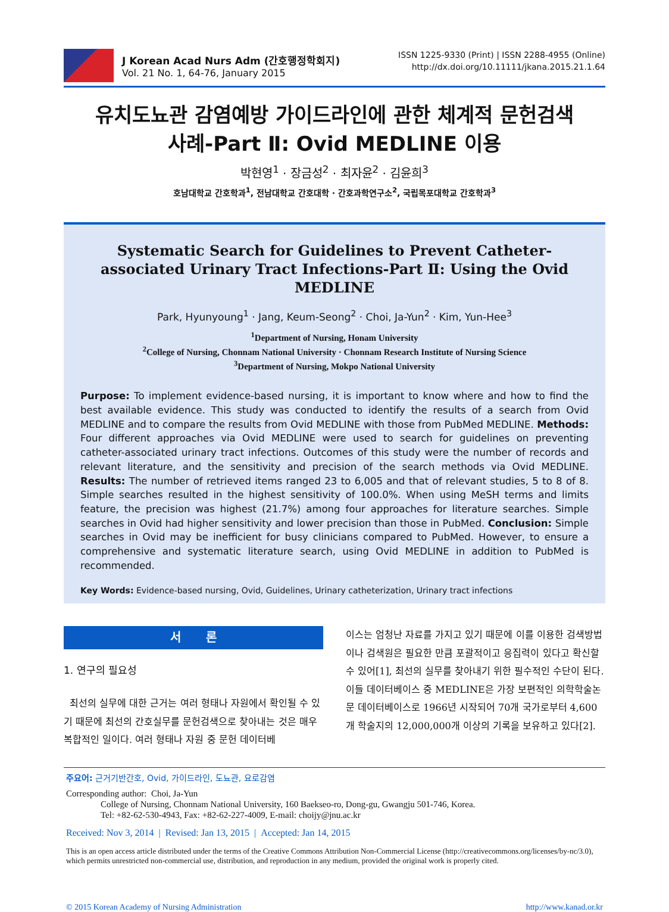J Korean Acad Nurs Adm (간호행정학회지)
Vol. 21 No. 1, 64-76, January 2015
ISSN 1225-9330 (Print) | ISSN 2288-4955 (Online)
http://dx.doi.org/10.11111/jkana.2015.21.1.64
유치도뇨관 감염예방 가이드라인에 관한 체계적 문헌검색
사례-Part Ⅱ: Ovid MEDLINE 이용
박현영<sup>1</sup> · 장금성<sup>2</sup> · 최자윤<sup>2</sup> · 김윤희<sup>3</sup>
호남대학교 간호학과<sup>1</sup>, 전남대학교 간호대학 · 간호과학연구소<sup>2</sup>, 국립목포대학교 간호학과<sup>3</sup>
Systematic Search for Guidelines to Prevent Catheter-associated Urinary Tract Infections-Part Ⅱ: Using the Ovid MEDLINE
Park, Hyunyoung<sup>1</sup> · Jang, Keum-Seong<sup>2</sup> · Choi, Ja-Yun<sup>2</sup> · Kim, Yun-Hee<sup>3</sup>
<sup>1</sup> Department of Nursing, Honam University
<sup>2</sup> College of Nursing, Chonnam National University · Chonnam Research Institute of Nursing Science
<sup>3</sup> Department of Nursing, Mokpo National University
Purpose: To implement evidence-based nursing, it is important to know where and how to find the best available evidence. This study was conducted to identify the results of a search from Ovid MEDLINE and to compare the results from Ovid MEDLINE with those from PubMed MEDLINE. Methods: Four different approaches via Ovid MEDLINE were used to search for guidelines on preventing catheter-associated urinary tract infections. Outcomes of this study were the number of records and relevant literature, and the sensitivity and precision of the search methods via Ovid MEDLINE. Results: The number of retrieved items ranged 23 to 6,005 and that of relevant studies, 5 to 8 of 8. Simple searches resulted in the highest sensitivity of 100.0%. When using MeSH terms and limits feature, the precision was highest (21.7%) among four approaches for literature searches. Simple searches in Ovid had higher sensitivity and lower precision than those in PubMed. Conclusion: Simple searches in Ovid may be inefficient for busy clinicians compared to PubMed. However, to ensure a comprehensive and systematic literature search, using Ovid MEDLINE in addition to PubMed is recommended.
Key Words: Evidence-based nursing, Ovid, Guidelines, Urinary catheterization, Urinary tract infections
서 론
1. 연구의 필요성
최선의 실무에 대한 근거는 여러 형태나 자원에서 확인될 수 있기 때문에 최선의 간호실무를 문헌검색으로 찾아내는 것은 매우 복합적인 일이다. 여러 형태나 자원 중 문헌 데이터베
이스는 엄청난 자료를 가지고 있기 때문에 이를 이용한 검색방법이나 검색원은 필요한 만큼 포괄적이고 응집력이 있다고 확신할 수 있어[1], 최선의 실무를 찾아내기 위한 필수적인 수단이 된다. 이들 데이터베이스 중 MEDLINE은 가장 보편적인 의학학술논문 데이터베이스로 1966년 시작되어 70개 국가로부터 4,600개 학술지의 12,000,000개 이상의 기록을 보유하고 있다[2].
주요어: 근거기반간호, Ovid, 가이드라인, 도뇨관, 요로감염
Corresponding author: Choi, Ja-Yun
College of Nursing, Chonnam National University, 160 Baekseo-ro, Dong-gu, Gwangju 501-746, Korea.
Tel: +82-62-530-4943, Fax: +82-62-227-4009, E-mail: choijy@jnu.ac.kr
Received: Nov 3, 2014 | Revised: Jan 13, 2015 | Accepted: Jan 14, 2015
This is an open access article distributed under the terms of the Creative Commons Attribution Non-Commercial License (http://creativecommons.org/licenses/by-nc/3.0), which permits unrestricted non-commercial use, distribution, and reproduction in any medium, provided the original work is properly cited.
© 2015 Korean Academy of Nursing Administration http://www.kanad.or.kr